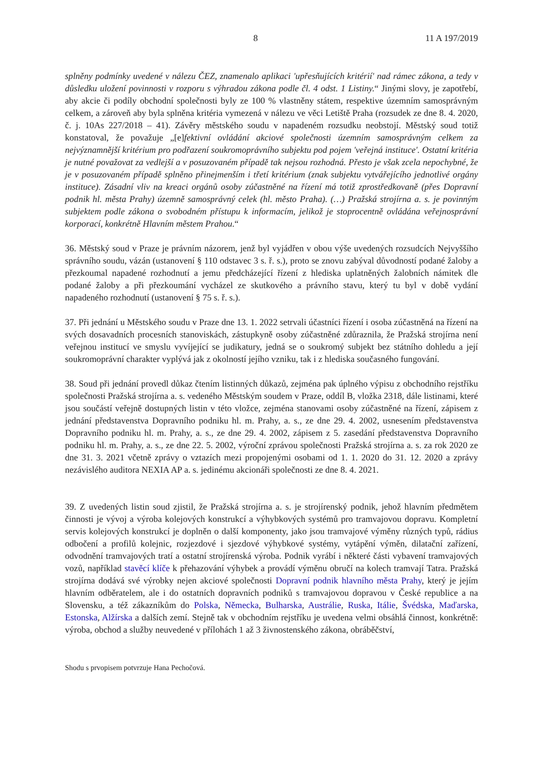8 11 A 197/2019
splněny podmínky uvedené v nálezu ČEZ, znamenalo aplikaci 'upřesňujících kritérií' nad rámec zákona, a tedy v důsledku uložení povinnosti v rozporu s výhradou zákona podle čl. 4 odst. 1 Listiny.“ Jinými slovy, je zapotřebí, aby akcie či podíly obchodní společnosti byly ze 100 % vlastněny státem, respektive územním samosprávným celkem, a zároveň aby byla splněna kritéria vymezená v nálezu ve věci Letiště Praha (rozsudek ze dne 8. 4. 2020, č. j. 10As 227/2018 – 41). Závěry městského soudu v napadeném rozsudku neobstojí. Městský soud totiž konstatoval, že považuje „[e]fektivní ovládání akciové společnosti územním samosprávným celkem za nejvýznamnější kritérium pro podřazení soukromoprávního subjektu pod pojem 'veřejná instituce'. Ostatní kritéria je nutné považovat za vedlejší a v posuzovaném případě tak nejsou rozhodná. Přesto je však zcela nepochybné, že je v posuzovaném případě splněno přinejmenším i třetí kritérium (znak subjektu vytvářejícího jednotlivé orgány instituce). Zásadní vliv na kreaci orgánů osoby zúčastněné na řízení má totiž zprostředkovaně (přes Dopravní podnik hl. města Prahy) územně samosprávný celek (hl. město Praha). (…) Pražská strojírna a. s. je povinným subjektem podle zákona o svobodném přístupu k informacím, jelikož je stoprocentně ovládána veřejnosprávní korporací, konkrétně Hlavním městem Prahou.“
36. Městský soud v Praze je právním názorem, jenž byl vyjádřen v obou výše uvedených rozsudcích Nejvyššího správního soudu, vázán (ustanovení § 110 odstavec 3 s. ř. s.), proto se znovu zabýval důvodností podané žaloby a přezkoumal napadené rozhodnutí a jemu předcházející řízení z hlediska uplatněných žalobních námitek dle podané žaloby a při přezkoumání vycházel ze skutkového a právního stavu, který tu byl v době vydání napadeného rozhodnutí (ustanovení § 75 s. ř. s.).
37. Při jednání u Městského soudu v Praze dne 13. 1. 2022 setrvali účastníci řízení i osoba zúčastněná na řízení na svých dosavadních procesních stanoviskách, zástupkyně osoby zúčastněné zdůraznila, že Pražská strojírna není veřejnou institucí ve smyslu vyvíjející se judikatury, jedná se o soukromý subjekt bez státního dohledu a její soukromoprávní charakter vyplývá jak z okolností jejího vzniku, tak i z hlediska současného fungování.
38. Soud při jednání provedl důkaz čtením listinných důkazů, zejména pak úplného výpisu z obchodního rejstříku společnosti Pražská strojírna a. s. vedeného Městským soudem v Praze, oddíl B, vložka 2318, dále listinami, které jsou součástí veřejně dostupných listin v této vložce, zejména stanovami osoby zúčastněné na řízení, zápisem z jednání představenstva Dopravního podniku hl. m. Prahy, a. s., ze dne 29. 4. 2002, usnesením představenstva Dopravního podniku hl. m. Prahy, a. s., ze dne 29. 4. 2002, zápisem z 5. zasedání představenstva Dopravního podniku hl. m. Prahy, a. s., ze dne 22. 5. 2002, výroční zprávou společnosti Pražská strojírna a. s. za rok 2020 ze dne 31. 3. 2021 včetně zprávy o vztazích mezi propojenými osobami od 1. 1. 2020 do 31. 12. 2020 a zprávy nezávislého auditora NEXIA AP a. s. jedinému akcionáři společnosti ze dne 8. 4. 2021.
39. Z uvedených listin soud zjistil, že Pražská strojírna a. s. je strojírenský podnik, jehož hlavním předmětem činnosti je vývoj a výroba kolejových konstrukcí a výhybkových systémů pro tramvajovou dopravu. Kompletní servis kolejových konstrukcí je doplněn o další komponenty, jako jsou tramvajové výměny různých typů, rádius odbočení a profilů kolejnic, rozjezdové i sjezdové výhybkové systémy, vytápění výměn, dilatační zařízení, odvodnění tramvajových tratí a ostatní strojírenská výroba. Podnik vyrábí i některé části vybavení tramvajových vozů, například stavěcí klíče k přehazování výhybek a provádí výměnu obručí na kolech tramvají Tatra. Pražská strojírna dodává své výrobky nejen akciové společnosti Dopravní podnik hlavního města Prahy, který je jejím hlavním odběratelem, ale i do ostatních dopravních podniků s tramvajovou dopravou v České republice a na Slovensku, a též zákazníkům do Polska, Německa, Bulharska, Austrálie, Ruska, Itálie, Švédska, Maďarska, Estonska, Alžírska a dalších zemí. Stejně tak v obchodním rejstříku je uvedena velmi obsáhlá činnost, konkrétně: výroba, obchod a služby neuvedené v přílohách 1 až 3 živnostenského zákona, obráběčství,
Shodu s prvopisem potvrzuje Hana Pechočová.